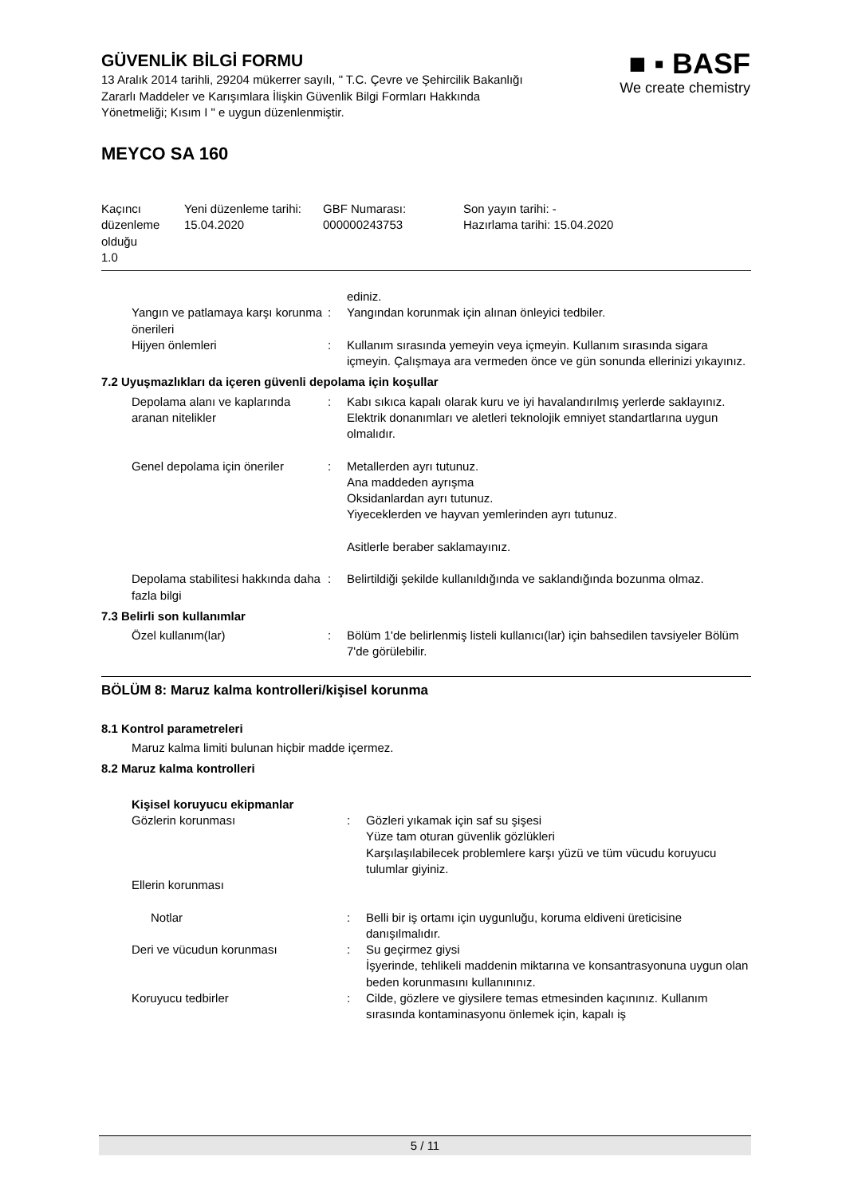GÜVENLİK BİLGİ FORMU
13 Aralık 2014 tarihli, 29204 mükerrer sayılı, " T.C. Çevre ve Şehircilik Bakanlığı Zararlı Maddeler ve Karışımlara İlişkin Güvenlik Bilgi Formları Hakkında Yönetmeliği; Kısım I " e uygun düzenlenmiştir.
■ ▪ BASF
We create chemistry
MEYCO SA 160
| Kaçıncı düzenleme olduğu 1.0 | Yeni düzenleme tarihi: 15.04.2020 | GBF Numarası: 000000243753 | Son yayın tarihi: - Hazırlama tarihi: 15.04.2020 |
| | | ediniz. |
| Yangın ve patlamaya karşı korunma önerileri | : | Yangından korunmak için alınan önleyici tedbiler. |
| Hijyen önlemleri | : | Kullanım sırasında yemeyin veya içmeyin. Kullanım sırasında sigara içmeyin. Çalışmaya ara vermeden önce ve gün sonunda ellerinizi yıkayınız. |
7.2 Uyuşmazlıkları da içeren güvenli depolama için koşullar
| Depolama alanı ve kaplarında aranan nitelikler | : | Kabı sıkıca kapalı olarak kuru ve iyi havalandırılmış yerlerde saklayınız. Elektrik donanımları ve aletleri teknolojik emniyet standartlarına uygun olmalıdır. |
| Genel depolama için öneriler | : | Metallerden ayrı tutunuz. Ana maddeden ayrışma Oksidanlardan ayrı tutunuz. Yiyeceklerden ve hayvan yemlerinden ayrı tutunuz. Asitlerle beraber saklamayınız. |
| Depolama stabilitesi hakkında daha fazla bilgi | : | Belirtildiği şekilde kullanıldığında ve saklandığında bozunma olmaz. |
7.3 Belirli son kullanımlar
| Özel kullanım(lar) | : | Bölüm 1'de belirlenmiş listeli kullanıcı(lar) için bahsedilen tavsiyeler Bölüm 7'de görülebilir. |
BÖLÜM 8: Maruz kalma kontrolleri/kişisel korunma
8.1 Kontrol parametreleri
Maruz kalma limiti bulunan hiçbir madde içermez.
8.2 Maruz kalma kontrolleri
Kişisel koruyucu ekipmanlar
| Gözlerin korunması | : | Gözleri yıkamak için saf su şişesi Yüze tam oturan güvenlik gözlükleri Karşılaşılabilecek problemlere karşı yüzü ve tüm vücudu koruyucu tulumlar giyiniz. |
| Ellerin korunması | | |
| Notlar | : | Belli bir iş ortamı için uygunluğu, koruma eldiveni üreticisine danışılmalıdır. |
| Deri ve vücudun korunması | : | Su geçirmez giysi İşyerinde, tehlikeli maddenin miktarına ve konsantrasyonuna uygun olan beden korunmasını kullanınınız. |
| Koruyucu tedbirler | : | Cilde, gözlere ve giysilere temas etmesinden kaçınınız. Kullanım sırasında kontaminasyonu önlemek için, kapalı iş |
5 / 11